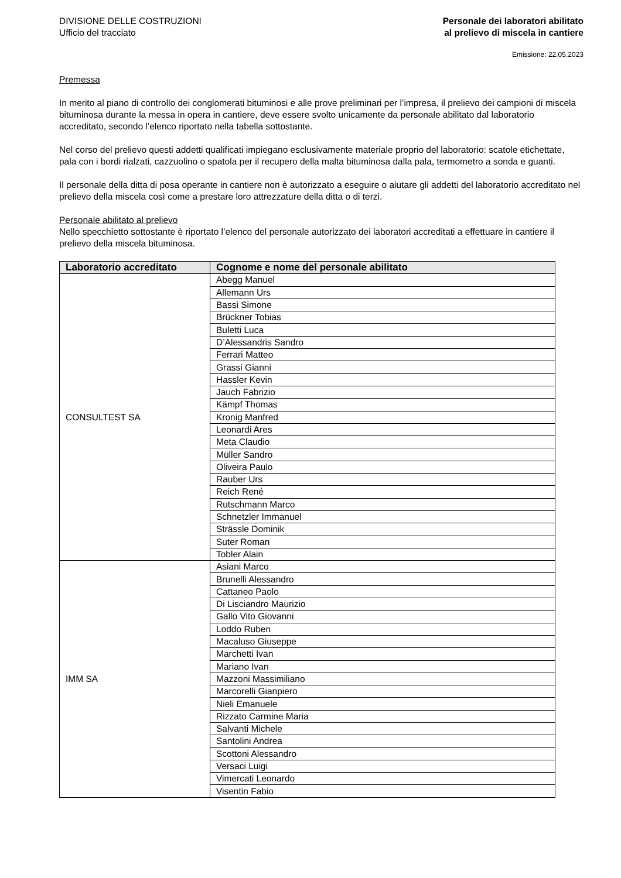DIVISIONE DELLE COSTRUZIONI
Ufficio del tracciato
Personale dei laboratori abilitato
al prelievo di miscela in cantiere
Emissione: 22.05.2023
Premessa
In merito al piano di controllo dei conglomerati bituminosi e alle prove preliminari per l’impresa, il prelievo dei campioni di miscela bituminosa durante la messa in opera in cantiere, deve essere svolto unicamente da personale abilitato dal laboratorio accreditato, secondo l’elenco riportato nella tabella sottostante.
Nel corso del prelievo questi addetti qualificati impiegano esclusivamente materiale proprio del laboratorio: scatole etichettate, pala con i bordi rialzati, cazzuolino o spatola per il recupero della malta bituminosa dalla pala, termometro a sonda e guanti.
Il personale della ditta di posa operante in cantiere non è autorizzato a eseguire o aiutare gli addetti del laboratorio accreditato nel prelievo della miscela così come a prestare loro attrezzature della ditta o di terzi.
Personale abilitato al prelievo
Nello specchietto sottostante è riportato l’elenco del personale autorizzato dei laboratori accreditati a effettuare in cantiere il prelievo della miscela bituminosa.
| Laboratorio accreditato | Cognome e nome del personale abilitato |
| --- | --- |
| CONSULTEST SA | Abegg Manuel |
| | Allemann Urs |
| | Bassi Simone |
| | Brückner Tobias |
| | Buletti Luca |
| | D’Alessandris Sandro |
| | Ferrari Matteo |
| | Grassi Gianni |
| | Hassler Kevin |
| | Jauch Fabrizio |
| | Kämpf Thomas |
| | Kronig Manfred |
| | Leonardi Ares |
| | Meta Claudio |
| | Müller Sandro |
| | Oliveira Paulo |
| | Rauber Urs |
| | Reich René |
| | Rutschmann Marco |
| | Schnetzler Immanuel |
| | Strässle Dominik |
| | Suter Roman |
| | Tobler Alain |
| IMM SA | Asiani Marco |
| | Brunelli Alessandro |
| | Cattaneo Paolo |
| | Di Lisciandro Maurizio |
| | Gallo Vito Giovanni |
| | Loddo Ruben |
| | Macaluso Giuseppe |
| | Marchetti Ivan |
| | Mariano Ivan |
| | Mazzoni Massimiliano |
| | Marcorelli Gianpiero |
| | Nieli Emanuele |
| | Rizzato Carmine Maria |
| | Salvanti Michele |
| | Santolini Andrea |
| | Scottoni Alessandro |
| | Versaci Luigi |
| | Vimercati Leonardo |
| | Visentin Fabio |